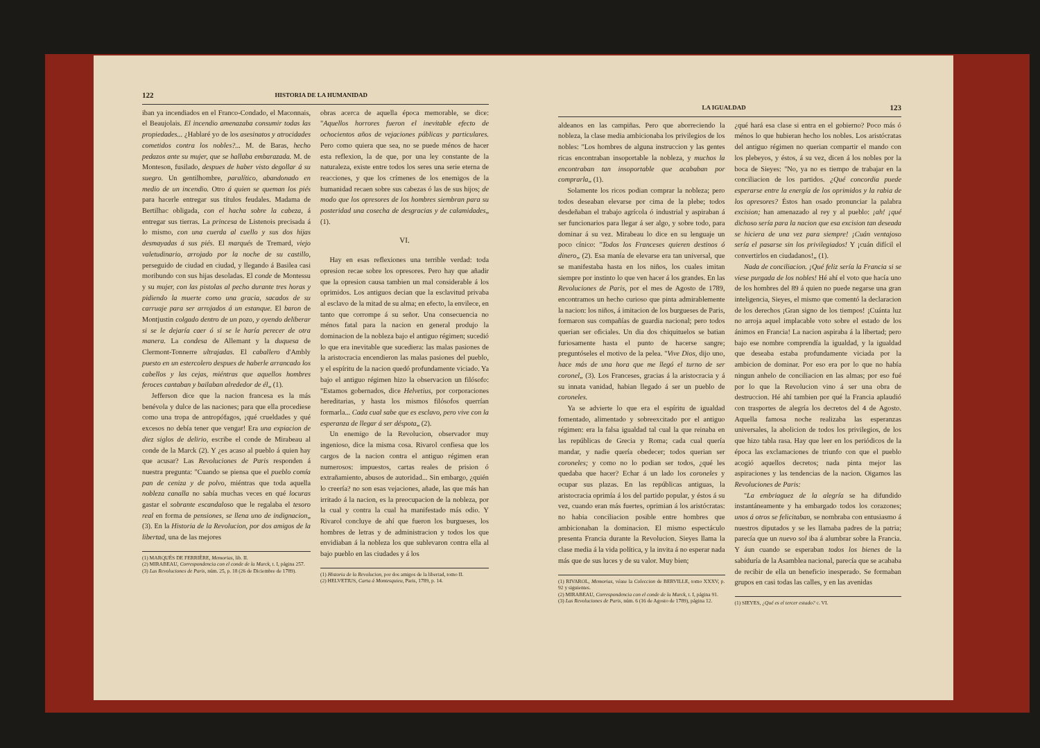122 HISTORIA DE LA HUMANIDAD
iban ya incendiados en el Franco-Condado, el Maconnais, el Beaujolais. El incendio amenazaba consumir todas las propiedades... ¿Hablaré yo de los asesinatos y atrocidades cometidos contra los nobles?... M. de Baras, hecho pedazos ante su mujer, que se hallaba embarazada. M. de Monteson, fusilado, despues de haber visto degollar á su suegro. Un gentilhombre, paralítico, abandonado en medio de un incendio. Otro á quien se queman los piés para hacerle entregar sus títulos feudales. Madama de Bertilhac obligada, con el hacha sobre la cabeza, á entregar sus tierras. La princesa de Listenois precisada á lo mismo, con una cuerda al cuello y sus dos hijas desmayadas á sus piés. El marqués de Tremard, viejo valetudinario, arrojado por la noche de su castillo, perseguido de ciudad en ciudad, y llegando á Basilea casi moribundo con sus hijas desoladas. El conde de Montessu y su mujer, con las pistolas al pecho durante tres horas y pidiendo la muerte como una gracia, sacados de su carruaje para ser arrojados á un estanque. El baron de Montjustin colgado dentro de un pozo, y oyendo deliberar si se le dejaría caer ó si se le haría perecer de otra manera. La condesa de Allemant y la duquesa de Clermont-Tonnerre ultrajadas. El caballero d'Ambly puesto en un estercolero despues de haberle arrancado los cabellos y las cejas, miéntras que aquellos hombres feroces cantaban y bailaban alrededor de él„ (1).
Jefferson dice que la nacion francesa es la más benévola y dulce de las naciones; para que ella procediese como una tropa de antropófagos, ¡qué crueldades y qué excesos no debía tener que vengar! Era una expiacion de diez siglos de delirio, escribe el conde de Mirabeau al conde de la Marck (2). Y ¿es acaso al pueblo á quien hay que acusar? Las Revoluciones de Paris responden á nuestra pregunta: "Cuando se piensa que el pueblo comía pan de ceniza y de polvo, miéntras que toda aquella nobleza canalla no sabía muchas veces en qué locuras gastar el sobrante escandaloso que le regalaba el tesoro real en forma de pensiones, se llena uno de indignacion„ (3). En la Historia de la Revolucion, por dos amigos de la libertad, una de las mejores
(1) MARQUÉS DE FERRIÈRE, Memorias, lib. II.
(2) MIRABEAU, Correspondencia con el conde de la Marck, t. I, página 257.
(3) Las Revoluciones de Paris, núm. 25, p. 18 (26 de Diciembre de 1789).
obras acerca de aquella época memorable, se dice: "Aquellos horrores fueron el inevitable efecto de ochocientos años de vejaciones públicas y particulares. Pero como quiera que sea, no se puede ménos de hacer esta reflexion, la de que, por una ley constante de la naturaleza, existe entre todos los seres una serie eterna de reacciones, y que los crímenes de los enemigos de la humanidad recaen sobre sus cabezas ó las de sus hijos; de modo que los opresores de los hombres siembran para su posteridad una cosecha de desgracias y de calamidades„ (1).
VI.
Hay en esas reflexiones una terrible verdad: toda opresion recae sobre los opresores. Pero hay que añadir que la opresion causa tambien un mal considerable á los oprimidos. Los antiguos decian que la esclavitud privaba al esclavo de la mitad de su alma; en efecto, la envilece, en tanto que corrompe á su señor. Una consecuencia no ménos fatal para la nacion en general produjo la dominacion de la nobleza bajo el antiguo régimen; sucedió lo que era inevitable que sucediera: las malas pasiones de la aristocracia encendieron las malas pasiones del pueblo, y el espíritu de la nacion quedó profundamente viciado. Ya bajo el antiguo régimen hizo la observacion un filósofo: "Estamos gobernados, dice Helvetius, por corporaciones hereditarias, y hasta los mismos filósofos querrían formarla... Cada cual sabe que es esclavo, pero vive con la esperanza de llegar á ser déspota„ (2).
Un enemigo de la Revolucion, observador muy ingenioso, dice la misma cosa. Rivarol confiesa que los cargos de la nacion contra el antiguo régimen eran numerosos: impuestos, cartas reales de prision ó extrañamiento, abusos de autoridad... Sin embargo, ¿quién lo creería? no son esas vejaciones, añade, las que más han irritado á la nacion, es la preocupacion de la nobleza, por la cual y contra la cual ha manifestado más odio. Y Rivarol concluye de ahí que fueron los burgueses, los hombres de letras y de administracion y todos los que envidiaban á la nobleza los que sublevaron contra ella al bajo pueblo en las ciudades y á los
(1) Historia de la Revolucion, por dos amigos de la libertad, tomo II.
(2) HELVETIUS, Carta á Montesquieu, Paris, 1789, p. 14.
LA IGUALDAD 123
aldeanos en las campiñas. Pero que aborreciendo la nobleza, la clase media ambicionaba los privilegios de los nobles: "Los hombres de alguna instruccion y las gentes ricas encontraban insoportable la nobleza, y muchos la encontraban tan insoportable que acababan por comprarla„ (1).
Solamente los ricos podian comprar la nobleza; pero todos deseaban elevarse por cima de la plebe; todos desdeñaban el trabajo agrícola ó industrial y aspiraban á ser funcionarios para llegar á ser algo, y sobre todo, para dominar á su vez. Mirabeau lo dice en su lenguaje un poco cínico: "Todos los Franceses quieren destinos ó dinero„ (2). Esa manía de elevarse era tan universal, que se manifestaba hasta en los niños, los cuales imitan siempre por instinto lo que ven hacer á los grandes. En las Revoluciones de Paris, por el mes de Agosto de 1789, encontramos un hecho curioso que pinta admirablemente la nacion: los niños, á imitacion de los burgueses de Paris, formaron sus compañías de guardia nacional; pero todos querian ser oficiales. Un dia dos chiquituelos se batian furiosamente hasta el punto de hacerse sangre; preguntóseles el motivo de la pelea. "Vive Dios, dijo uno, hace más de una hora que me llegó el turno de ser coronel„ (3). Los Franceses, gracias á la aristocracia y á su innata vanidad, habian llegado á ser un pueblo de coroneles.
Ya se advierte lo que era el espíritu de igualdad fomentado, alimentado y sobreexcitado por el antiguo régimen: era la falsa igualdad tal cual la que reinaba en las repúblicas de Grecia y Roma; cada cual quería mandar, y nadie quería obedecer; todos querian ser coroneles; y como no lo podian ser todos, ¿qué les quedaba que hacer? Echar á un lado los coroneles y ocupar sus plazas. En las repúblicas antiguas, la aristocracia oprimía á los del partido popular, y éstos á su vez, cuando eran más fuertes, oprimian á los aristócratas: no habia conciliacion posible entre hombres que ambicionaban la dominacion. El mismo espectáculo presenta Francia durante la Revolucion. Sieyes llama la clase media á la vida política, y la invita á no esperar nada más que de sus luces y de su valor. Muy bien;
(1) RIVAROL, Memorias, véase la Coleccion de BERVILLE, tomo XXXV, p. 92 y siguientes.
(2) MIRABEAU, Correspondencia con el conde de la Marck, t. I, página 91.
(3) Las Revoluciones de Paris, núm. 6 (16 de Agosto de 1789), página 12.
¿qué hará esa clase si entra en el gobierno? Poco más ó ménos lo que hubieran hecho los nobles. Los aristócratas del antiguo régimen no querian compartir el mando con los plebeyos, y éstos, á su vez, dicen á los nobles por la boca de Sieyes: "No, ya no es tiempo de trabajar en la conciliacion de los partidos. ¿Qué concordia puede esperarse entre la energía de los oprimidos y la rabia de los opresores? Éstos han osado pronunciar la palabra excision; han amenazado al rey y al pueblo: ¡ah! ¡qué dichoso sería para la nacion que esa excision tan deseada se hiciera de una vez para siempre! ¡Cuán ventajoso sería el pasarse sin los privilegiados! Y ¡cuán difícil el convertirlos en ciudadanos!„ (1).
Nada de conciliacion. ¡Qué feliz sería la Francia si se viese purgada de los nobles! Hé ahí el voto que hacía uno de los hombres del 89 á quien no puede negarse una gran inteligencia, Sieyes, el mismo que comentó la declaracion de los derechos ¡Gran signo de los tiempos! ¡Cuánta luz no arroja aquel implacable voto sobre el estado de los ánimos en Francia! La nacion aspiraba á la libertad; pero bajo ese nombre comprendía la igualdad, y la igualdad que deseaba estaba profundamente viciada por la ambicion de dominar. Por eso era por lo que no había ningun anhelo de conciliacion en las almas; por eso fué por lo que la Revolucion vino á ser una obra de destruccion. Hé ahí tambien por qué la Francia aplaudió con trasportes de alegría los decretos del 4 de Agosto. Aquella famosa noche realizaba las esperanzas universales, la abolicion de todos los privilegios, de los que hizo tabla rasa. Hay que leer en los periódicos de la época las exclamaciones de triunfo con que el pueblo acogió aquellos decretos; nada pinta mejor las aspiraciones y las tendencias de la nacion. Oigamos las Revoluciones de Paris:
"La embriaguez de la alegría se ha difundido instantáneamente y ha embargado todos los corazones; unos á otros se felicitaban, se nombraba con entusiasmo á nuestros diputados y se les llamaba padres de la patria; parecía que un nuevo sol iba á alumbrar sobre la Francia. Y áun cuando se esperaban todos los bienes de la sabiduría de la Asamblea nacional, parecía que se acababa de recibir de ella un beneficio inesperado. Se formaban grupos en casi todas las calles, y en las avenidas
(1) SIEYES, ¿Qué es el tercer estado? c. VI.